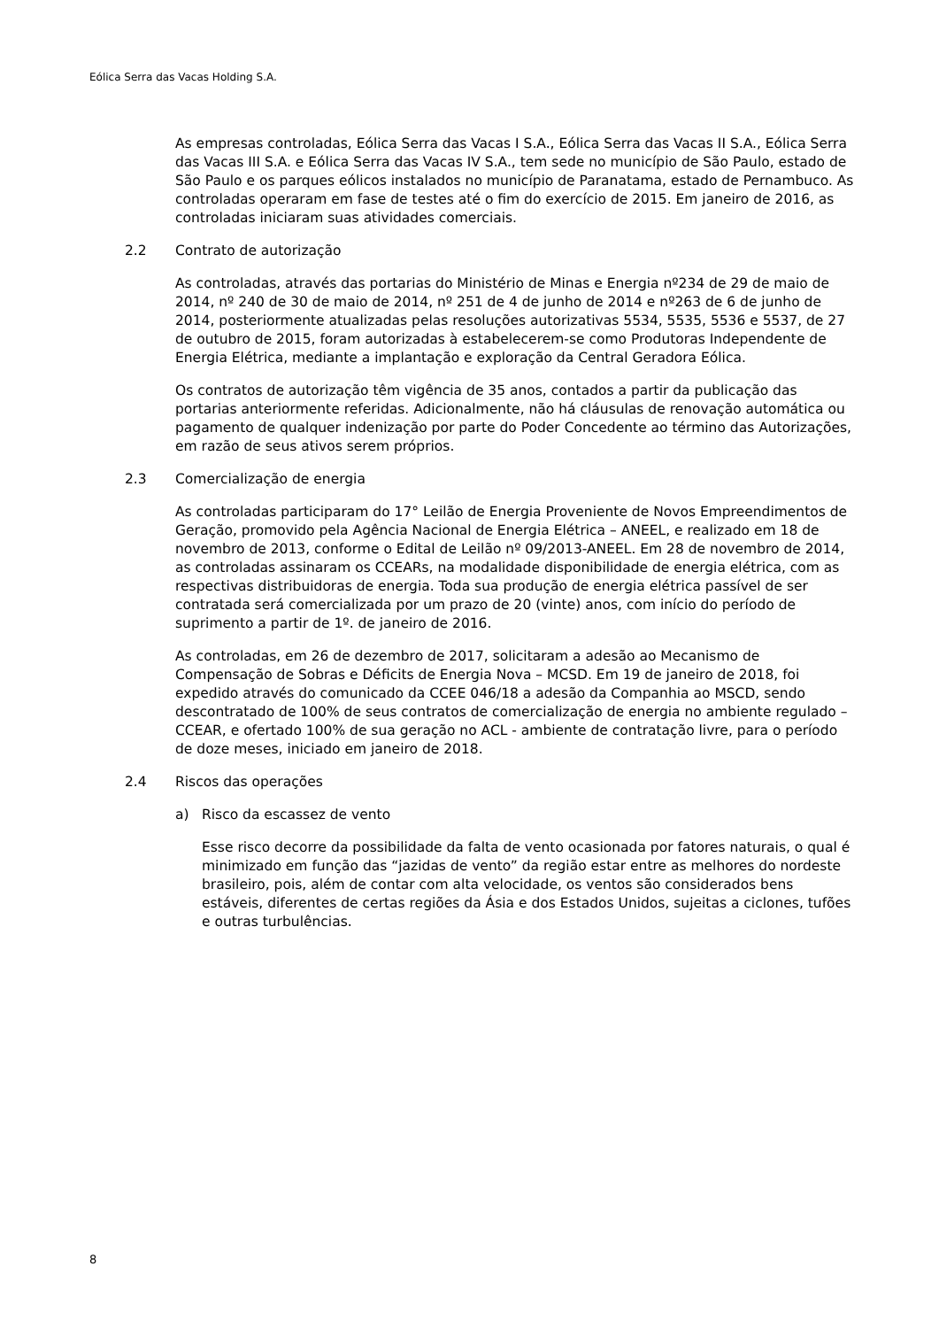Eólica Serra das Vacas Holding S.A.
As empresas controladas, Eólica Serra das Vacas I S.A., Eólica Serra das Vacas II S.A., Eólica Serra das Vacas III S.A. e Eólica Serra das Vacas IV S.A., tem sede no município de São Paulo, estado de São Paulo e os parques eólicos instalados no município de Paranatama, estado de Pernambuco. As controladas operaram em fase de testes até o fim do exercício de 2015. Em janeiro de 2016, as controladas iniciaram suas atividades comerciais.
2.2 Contrato de autorização
As controladas, através das portarias do Ministério de Minas e Energia nº234 de 29 de maio de 2014, nº 240 de 30 de maio de 2014, nº 251 de 4 de junho de 2014 e nº263 de 6 de junho de 2014, posteriormente atualizadas pelas resoluções autorizativas 5534, 5535, 5536 e 5537, de 27 de outubro de 2015, foram autorizadas à estabelecerem-se como Produtoras Independente de Energia Elétrica, mediante a implantação e exploração da Central Geradora Eólica.
Os contratos de autorização têm vigência de 35 anos, contados a partir da publicação das portarias anteriormente referidas. Adicionalmente, não há cláusulas de renovação automática ou pagamento de qualquer indenização por parte do Poder Concedente ao término das Autorizações, em razão de seus ativos serem próprios.
2.3 Comercialização de energia
As controladas participaram do 17° Leilão de Energia Proveniente de Novos Empreendimentos de Geração, promovido pela Agência Nacional de Energia Elétrica – ANEEL, e realizado em 18 de novembro de 2013, conforme o Edital de Leilão nº 09/2013-ANEEL. Em 28 de novembro de 2014, as controladas assinaram os CCEARs, na modalidade disponibilidade de energia elétrica, com as respectivas distribuidoras de energia. Toda sua produção de energia elétrica passível de ser contratada será comercializada por um prazo de 20 (vinte) anos, com início do período de suprimento a partir de 1º. de janeiro de 2016.
As controladas, em 26 de dezembro de 2017, solicitaram a adesão ao Mecanismo de Compensação de Sobras e Déficits de Energia Nova – MCSD. Em 19 de janeiro de 2018, foi expedido através do comunicado da CCEE 046/18 a adesão da Companhia ao MSCD, sendo descontratado de 100% de seus contratos de comercialização de energia no ambiente regulado – CCEAR, e ofertado 100% de sua geração no ACL - ambiente de contratação livre, para o período de doze meses, iniciado em janeiro de 2018.
2.4 Riscos das operações
a) Risco da escassez de vento
Esse risco decorre da possibilidade da falta de vento ocasionada por fatores naturais, o qual é minimizado em função das “jazidas de vento” da região estar entre as melhores do nordeste brasileiro, pois, além de contar com alta velocidade, os ventos são considerados bens estáveis, diferentes de certas regiões da Ásia e dos Estados Unidos, sujeitas a ciclones, tufões e outras turbulências.
8